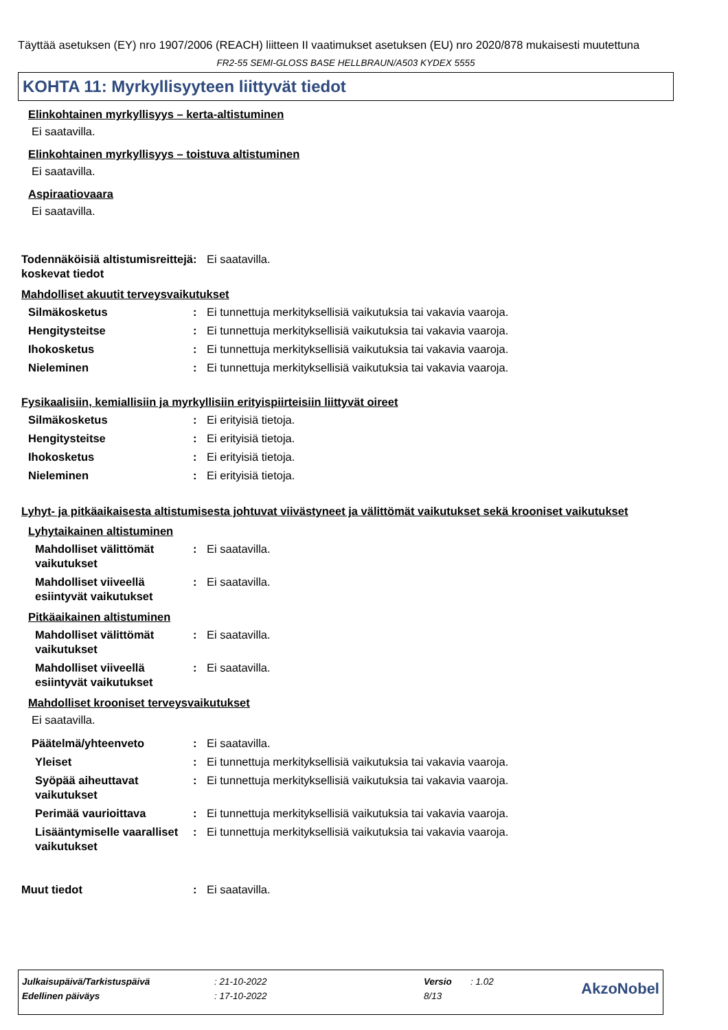Täyttää asetuksen (EY) nro 1907/2006 (REACH) liitteen II vaatimukset asetuksen (EU) nro 2020/878 mukaisesti muutettuna
FR2-55 SEMI-GLOSS BASE HELLBRAUN/A503 KYDEX 5555
KOHTA 11: Myrkyllisyyteen liittyvät tiedot
Elinkohtainen myrkyllisyys – kerta-altistuminen
Ei saatavilla.
Elinkohtainen myrkyllisyys – toistuva altistuminen
Ei saatavilla.
Aspiraatiovaara
Ei saatavilla.
Todennäköisiä altistumisreittejä koskevat tiedot
: Ei saatavilla.
Mahdolliset akuutit terveysvaikutukset
Silmäkosketus : Ei tunnettuja merkityksellisiä vaikutuksia tai vakavia vaaroja.
Hengitysteitse : Ei tunnettuja merkityksellisiä vaikutuksia tai vakavia vaaroja.
Ihokosketus : Ei tunnettuja merkityksellisiä vaikutuksia tai vakavia vaaroja.
Nieleminen : Ei tunnettuja merkityksellisiä vaikutuksia tai vakavia vaaroja.
Fysikaalisiin, kemiallisiin ja myrkyllisiin erityispiirteisiin liittyvät oireet
Silmäkosketus : Ei erityisiä tietoja.
Hengitysteitse : Ei erityisiä tietoja.
Ihokosketus : Ei erityisiä tietoja.
Nieleminen : Ei erityisiä tietoja.
Lyhyt- ja pitkäaikaisesta altistumisesta johtuvat viivästyneet ja välittömät vaikutukset sekä krooniset vaikutukset
Lyhytaikainen altistuminen
Mahdolliset välittömät vaikutukset
: Ei saatavilla.
Mahdolliset viiveellä esiintyvät vaikutukset
: Ei saatavilla.
Pitkäaikainen altistuminen
Mahdolliset välittömät vaikutukset
: Ei saatavilla.
Mahdolliset viiveellä esiintyvät vaikutukset
: Ei saatavilla.
Mahdolliset krooniset terveysvaikutukset
Ei saatavilla.
Päätelmä/yhteenveto : Ei saatavilla.
Yleiset : Ei tunnettuja merkityksellisiä vaikutuksia tai vakavia vaaroja.
Syöpää aiheuttavat vaikutukset
: Ei tunnettuja merkityksellisiä vaikutuksia tai vakavia vaaroja.
Perimää vaurioittava : Ei tunnettuja merkityksellisiä vaikutuksia tai vakavia vaaroja.
Lisääntymiselle vaaralliset vaikutukset
: Ei tunnettuja merkityksellisiä vaikutuksia tai vakavia vaaroja.
Muut tiedot : Ei saatavilla.
| Julkaisupäivä/Tarkistuspäivä | : 21-10-2022 | Versio | : 1.02 | AkzoNobel |
| Edellinen päiväys | : 17-10-2022 | 8/13 | | |